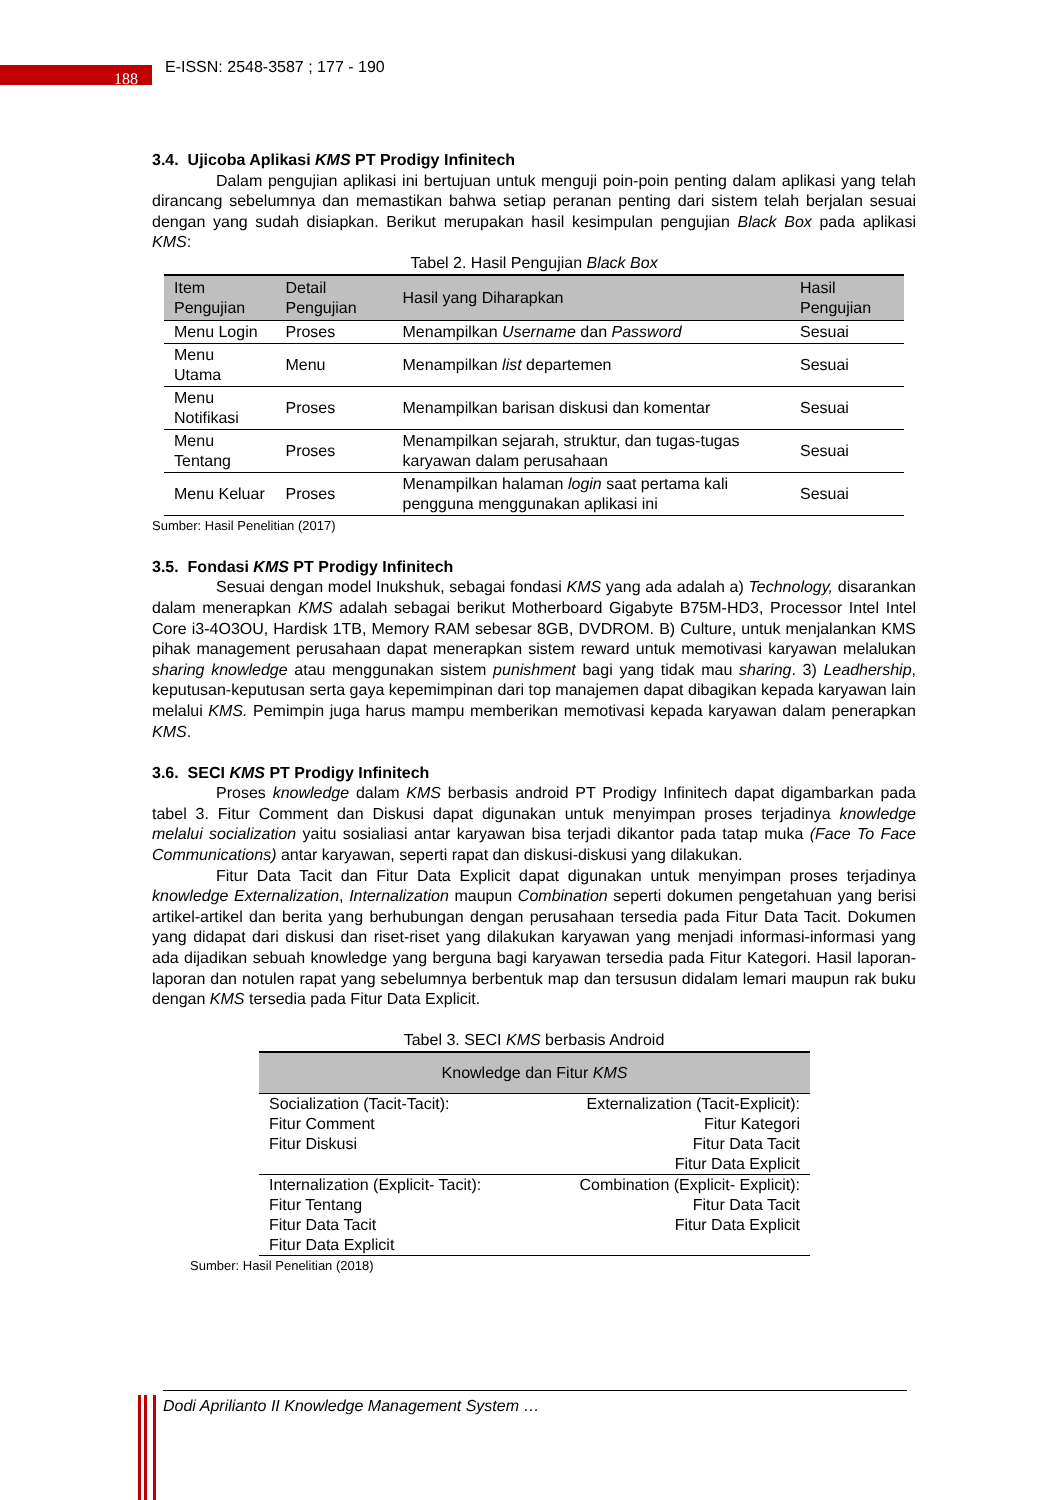188 E-ISSN: 2548-3587 ; 177 - 190
3.4. Ujicoba Aplikasi KMS PT Prodigy Infinitech
Dalam pengujian aplikasi ini bertujuan untuk menguji poin-poin penting dalam aplikasi yang telah dirancang sebelumnya dan memastikan bahwa setiap peranan penting dari sistem telah berjalan sesuai dengan yang sudah disiapkan. Berikut merupakan hasil kesimpulan pengujian Black Box pada aplikasi KMS:
Tabel 2. Hasil Pengujian Black Box
| Item Pengujian | Detail Pengujian | Hasil yang Diharapkan | Hasil Pengujian |
| --- | --- | --- | --- |
| Menu Login | Proses | Menampilkan Username dan Password | Sesuai |
| Menu Utama | Menu | Menampilkan list departemen | Sesuai |
| Menu Notifikasi | Proses | Menampilkan barisan diskusi dan komentar | Sesuai |
| Menu Tentang | Proses | Menampilkan sejarah, struktur, dan tugas-tugas karyawan dalam perusahaan | Sesuai |
| Menu Keluar | Proses | Menampilkan halaman login saat pertama kali pengguna menggunakan aplikasi ini | Sesuai |
Sumber: Hasil Penelitian (2017)
3.5. Fondasi KMS PT Prodigy Infinitech
Sesuai dengan model Inukshuk, sebagai fondasi KMS yang ada adalah a) Technology, disarankan dalam menerapkan KMS adalah sebagai berikut Motherboard Gigabyte B75M-HD3, Processor Intel Intel Core i3-4O3OU, Hardisk 1TB, Memory RAM sebesar 8GB, DVDROM. B) Culture, untuk menjalankan KMS pihak management perusahaan dapat menerapkan sistem reward untuk memotivasi karyawan melalukan sharing knowledge atau menggunakan sistem punishment bagi yang tidak mau sharing. 3) Leadhership, keputusan-keputusan serta gaya kepemimpinan dari top manajemen dapat dibagikan kepada karyawan lain melalui KMS. Pemimpin juga harus mampu memberikan memotivasi kepada karyawan dalam penerapkan KMS.
3.6. SECI KMS PT Prodigy Infinitech
Proses knowledge dalam KMS berbasis android PT Prodigy Infinitech dapat digambarkan pada tabel 3. Fitur Comment dan Diskusi dapat digunakan untuk menyimpan proses terjadinya knowledge melalui socialization yaitu sosialiasi antar karyawan bisa terjadi dikantor pada tatap muka (Face To Face Communications) antar karyawan, seperti rapat dan diskusi-diskusi yang dilakukan.
Fitur Data Tacit dan Fitur Data Explicit dapat digunakan untuk menyimpan proses terjadinya knowledge Externalization, Internalization maupun Combination seperti dokumen pengetahuan yang berisi artikel-artikel dan berita yang berhubungan dengan perusahaan tersedia pada Fitur Data Tacit. Dokumen yang didapat dari diskusi dan riset-riset yang dilakukan karyawan yang menjadi informasi-informasi yang ada dijadikan sebuah knowledge yang berguna bagi karyawan tersedia pada Fitur Kategori. Hasil laporan-laporan dan notulen rapat yang sebelumnya berbentuk map dan tersusun didalam lemari maupun rak buku dengan KMS tersedia pada Fitur Data Explicit.
Tabel 3. SECI KMS berbasis Android
| Knowledge dan Fitur KMS | |
| --- | --- |
| Socialization (Tacit-Tacit): Fitur Comment Fitur Diskusi | Externalization (Tacit-Explicit): Fitur Kategori Fitur Data Tacit Fitur Data Explicit |
| Internalization (Explicit- Tacit): Fitur Tentang Fitur Data Tacit Fitur Data Explicit | Combination (Explicit- Explicit): Fitur Data Tacit Fitur Data Explicit |
Sumber: Hasil Penelitian (2018)
Dodi Aprilianto II Knowledge Management System …